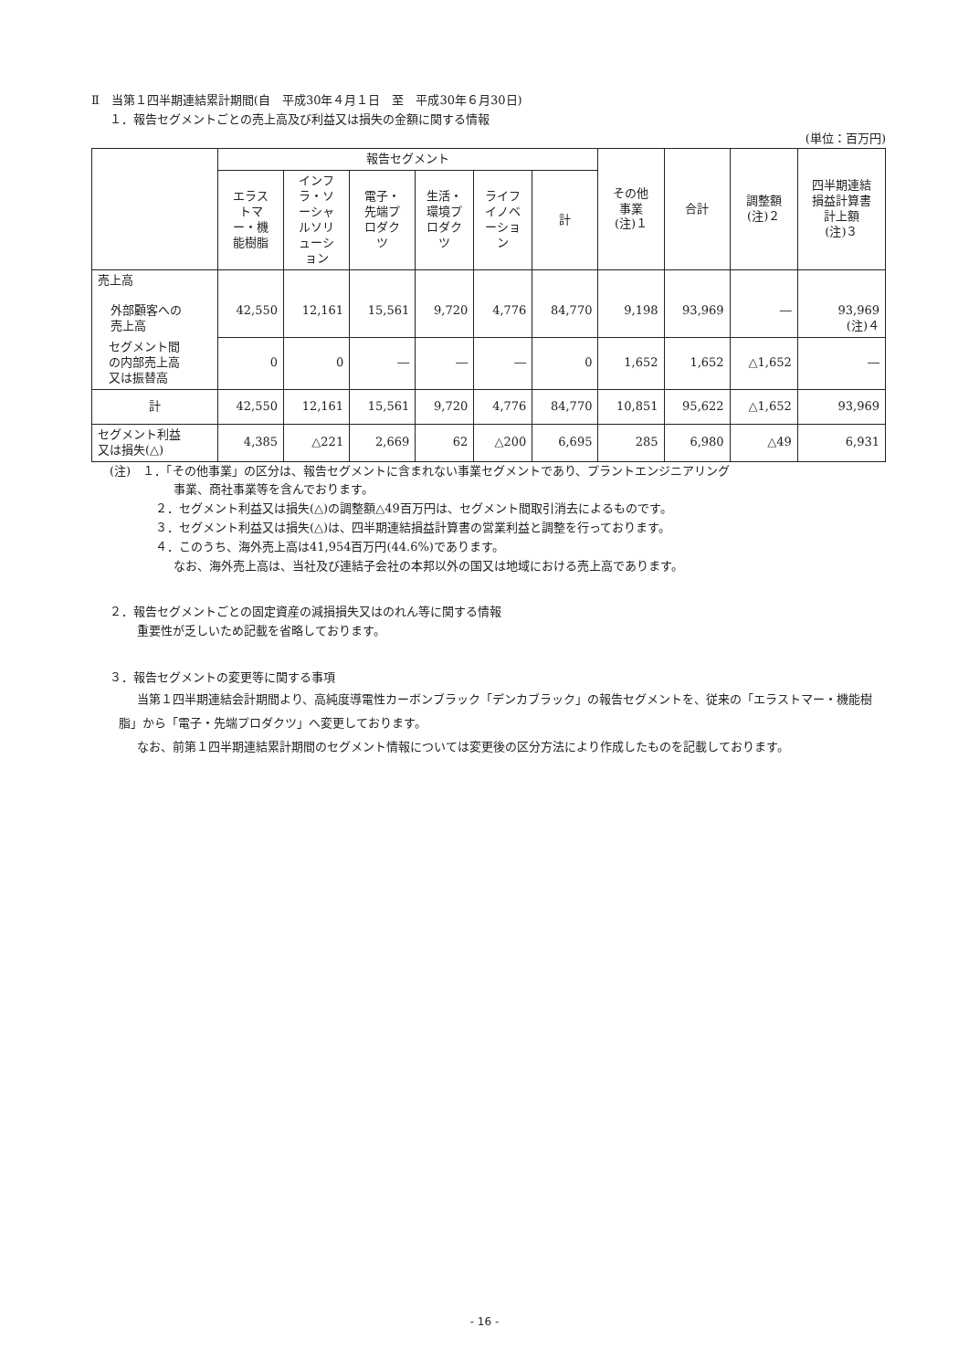Ⅱ　当第１四半期連結累計期間(自　平成30年４月１日　至　平成30年６月30日)
１．報告セグメントごとの売上高及び利益又は損失の金額に関する情報
(単位：百万円)
| | 報告セグメント | | | | | | その他 事業 (注)１ | 合計 | 調整額 (注)２ | 四半期連結 損益計算書 計上額 (注)３ |
| --- | --- | --- | --- | --- | --- | --- | --- | --- | --- | --- |
| | エラス トマ ー・機 能樹脂 | インフ ラ・ソ ーシャ ルソリ ューシ ョン | 電子・ 先端プ ロダク ツ | 生活・ 環境プ ロダク ツ | ライフ イノベ ーショ ン | 計 | | | | |
| 売上高 外部顧客への 売上高 | 42,550 | 12,161 | 15,561 | 9,720 | 4,776 | 84,770 | 9,198 | 93,969 | ― | 93,969 (注)４ |
| セグメント間 の内部売上高 又は振替高 | 0 | 0 | ― | ― | ― | 0 | 1,652 | 1,652 | △1,652 | ― |
| 計 | 42,550 | 12,161 | 15,561 | 9,720 | 4,776 | 84,770 | 10,851 | 95,622 | △1,652 | 93,969 |
| セグメント利益 又は損失(△) | 4,385 | △221 | 2,669 | 62 | △200 | 6,695 | 285 | 6,980 | △49 | 6,931 |
(注)　１．「その他事業」の区分は、報告セグメントに含まれない事業セグメントであり、プラントエンジニアリング
事業、商社事業等を含んでおります。
２．セグメント利益又は損失(△)の調整額△49百万円は、セグメント間取引消去によるものです。
３．セグメント利益又は損失(△)は、四半期連結損益計算書の営業利益と調整を行っております。
４．このうち、海外売上高は41,954百万円(44.6%)であります。
なお、海外売上高は、当社及び連結子会社の本邦以外の国又は地域における売上高であります。
２．報告セグメントごとの固定資産の減損損失又はのれん等に関する情報
重要性が乏しいため記載を省略しております。
３．報告セグメントの変更等に関する事項
当第１四半期連結会計期間より、高純度導電性カーボンブラック「デンカブラック」の報告セグメントを、従来の「エラストマー・機能樹脂」から「電子・先端プロダクツ」へ変更しております。
なお、前第１四半期連結累計期間のセグメント情報については変更後の区分方法により作成したものを記載しております。
- 16 -